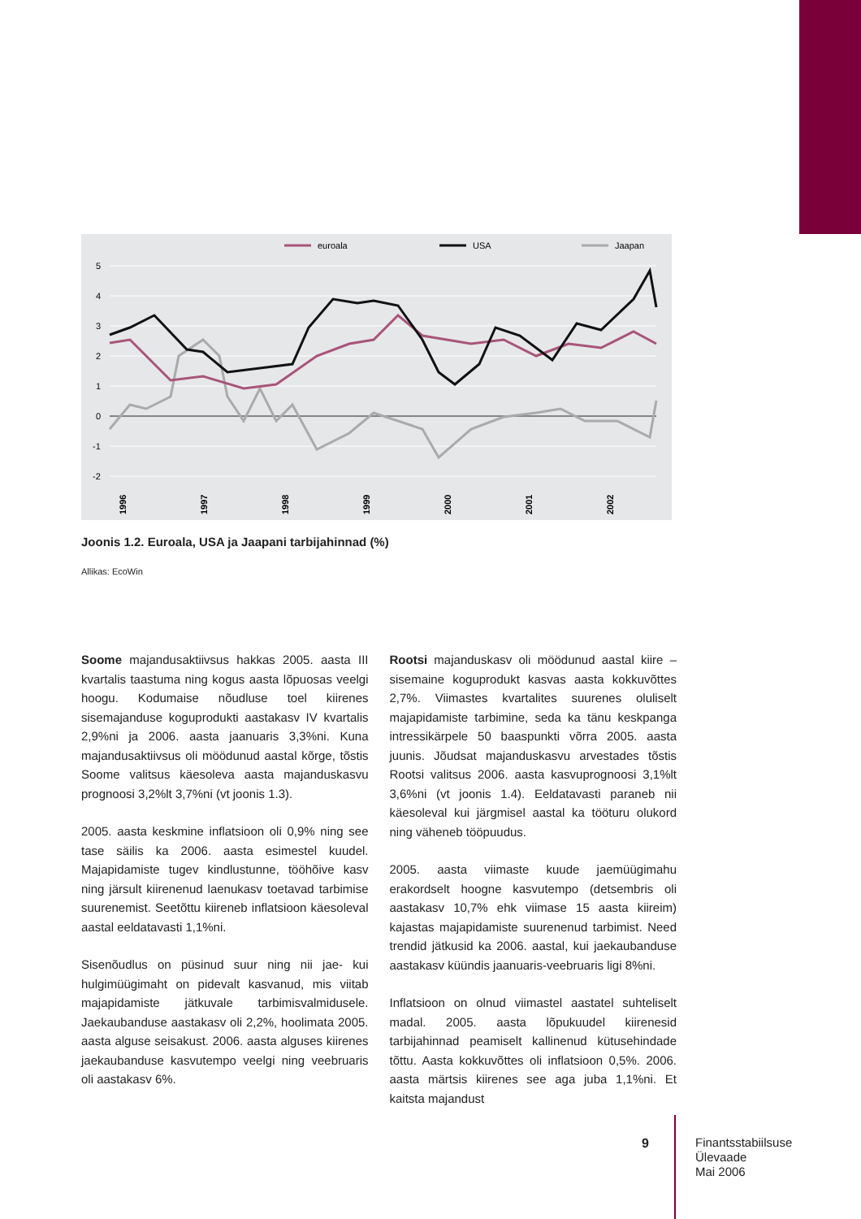euroala
USA
Jaapan
5
4
3
2
1
0
-1
-2
1996
1997
1998
1999
2000
2001
2002
Joonis 1.2. Euroala, USA ja Jaapani tarbijahinnad (%)
Allikas: EcoWin
Soome majandusaktiivsus hakkas 2005. aasta III kvartalis taastuma ning kogus aasta lõpuosas veelgi hoogu. Kodumaise nõudluse toel kiirenes sisemajanduse koguprodukti aastakasv IV kvartalis 2,9%ni ja 2006. aasta jaanuaris 3,3%ni. Kuna majandusaktiivsus oli möödunud aastal kõrge, tõstis Soome valitsus käesoleva aasta majanduskasvu prognoosi 3,2%lt 3,7%ni (vt joonis 1.3).
2005. aasta keskmine inflatsioon oli 0,9% ning see tase säilis ka 2006. aasta esimestel kuudel. Majapidamiste tugev kindlustunne, tööhõive kasv ning järsult kiirenenud laenukasv toetavad tarbimise suurenemist. Seetõttu kiireneb inflatsioon käesoleval aastal eeldatavasti 1,1%ni.
Sisenõudlus on püsinud suur ning nii jae- kui hulgimüügimaht on pidevalt kasvanud, mis viitab majapidamiste jätkuvale tarbimisvalmidusele. Jaekaubanduse aastakasv oli 2,2%, hoolimata 2005. aasta alguse seisakust. 2006. aasta alguses kiirenes jaekaubanduse kasvutempo veelgi ning veebruaris oli aastakasv 6%.
Rootsi majanduskasv oli möödunud aastal kiire – sisemaine koguprodukt kasvas aasta kokkuvõttes 2,7%. Viimastes kvartalites suurenes oluliselt majapidamiste tarbimine, seda ka tänu keskpanga intressikärpele 50 baaspunkti võrra 2005. aasta juunis. Jõudsat majanduskasvu arvestades tõstis Rootsi valitsus 2006. aasta kasvuprognoosi 3,1%lt 3,6%ni (vt joonis 1.4). Eeldatavasti paraneb nii käesoleval kui järgmisel aastal ka tööturu olukord ning väheneb tööpuudus.
2005. aasta viimaste kuude jaemüügimahu erakordselt hoogne kasvutempo (detsembris oli aastakasv 10,7% ehk viimase 15 aasta kiireim) kajastas majapidamiste suurenenud tarbimist. Need trendid jätkusid ka 2006. aastal, kui jaekaubanduse aastakasv küündis jaanuaris-veebruaris ligi 8%ni.
Inflatsioon on olnud viimastel aastatel suhteliselt madal. 2005. aasta lõpukuudel kiirenesid tarbijahinnad peamiselt kallinenud kütusehindade tõttu. Aasta kokkuvõttes oli inflatsioon 0,5%. 2006. aasta märtsis kiirenes see aga juba 1,1%ni. Et kaitsta majandust
9
Finantsstabiilsuse
Ülevaade
Mai 2006